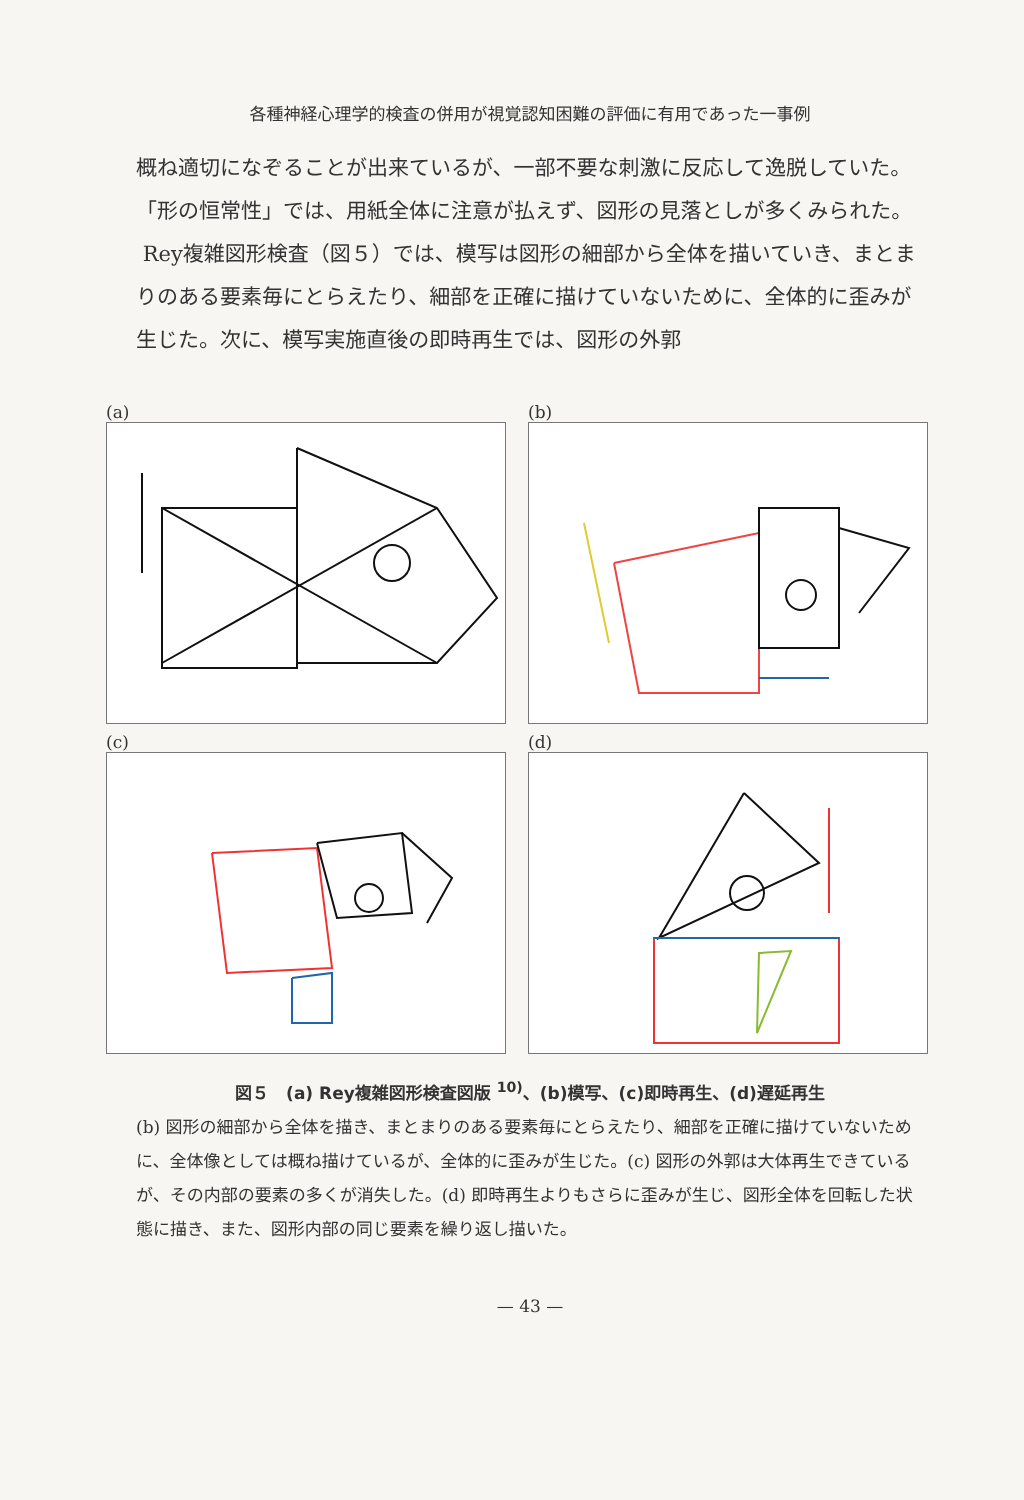各種神経心理学的検査の併用が視覚認知困難の評価に有用であった一事例
概ね適切になぞることが出来ているが、一部不要な刺激に反応して逸脱していた。「形の恒常性」では、用紙全体に注意が払えず、図形の見落としが多くみられた。
Rey複雑図形検査（図５）では、模写は図形の細部から全体を描いていき、まとまりのある要素毎にとらえたり、細部を正確に描けていないために、全体的に歪みが生じた。次に、模写実施直後の即時再生では、図形の外郭
(a)
(b)
(c)
(d)
図５　(a) Rey複雑図形検査図版 <sup>10)</sup>、(b)模写、(c)即時再生、(d)遅延再生
(b) 図形の細部から全体を描き、まとまりのある要素毎にとらえたり、細部を正確に描けていないために、全体像としては概ね描けているが、全体的に歪みが生じた。(c) 図形の外郭は大体再生できているが、その内部の要素の多くが消失した。(d) 即時再生よりもさらに歪みが生じ、図形全体を回転した状態に描き、また、図形内部の同じ要素を繰り返し描いた。
— 43 —